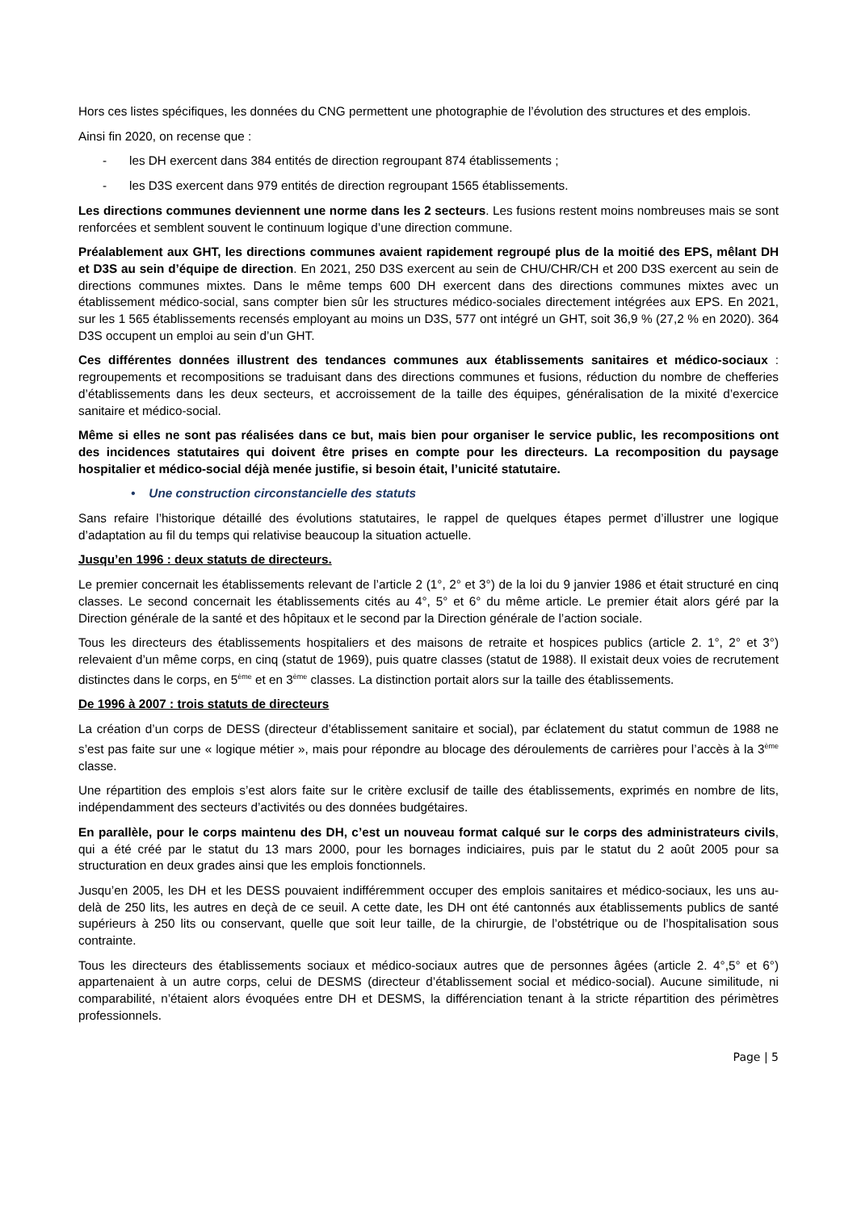Hors ces listes spécifiques, les données du CNG permettent une photographie de l’évolution des structures et des emplois.
Ainsi fin 2020, on recense que :
- les DH exercent dans 384 entités de direction regroupant 874 établissements ;
- les D3S exercent dans 979 entités de direction regroupant 1565 établissements.
Les directions communes deviennent une norme dans les 2 secteurs. Les fusions restent moins nombreuses mais se sont renforcées et semblent souvent le continuum logique d’une direction commune.
Préalablement aux GHT, les directions communes avaient rapidement regroupé plus de la moitié des EPS, mêlant DH et D3S au sein d’équipe de direction. En 2021, 250 D3S exercent au sein de CHU/CHR/CH et 200 D3S exercent au sein de directions communes mixtes. Dans le même temps 600 DH exercent dans des directions communes mixtes avec un établissement médico-social, sans compter bien sûr les structures médico-sociales directement intégrées aux EPS. En 2021, sur les 1 565 établissements recensés employant au moins un D3S, 577 ont intégré un GHT, soit 36,9 % (27,2 % en 2020). 364 D3S occupent un emploi au sein d’un GHT.
Ces différentes données illustrent des tendances communes aux établissements sanitaires et médico-sociaux : regroupements et recompositions se traduisant dans des directions communes et fusions, réduction du nombre de chefferies d’établissements dans les deux secteurs, et accroissement de la taille des équipes, généralisation de la mixité d’exercice sanitaire et médico-social.
Même si elles ne sont pas réalisées dans ce but, mais bien pour organiser le service public, les recompositions ont des incidences statutaires qui doivent être prises en compte pour les directeurs. La recomposition du paysage hospitalier et médico-social déjà menée justifie, si besoin était, l’unicité statutaire.
• Une construction circonstancielle des statuts
Sans refaire l’historique détaillé des évolutions statutaires, le rappel de quelques étapes permet d’illustrer une logique d’adaptation au fil du temps qui relativise beaucoup la situation actuelle.
Jusqu’en 1996 : deux statuts de directeurs.
Le premier concernait les établissements relevant de l’article 2 (1°, 2° et 3°) de la loi du 9 janvier 1986 et était structuré en cinq classes. Le second concernait les établissements cités au 4°, 5° et 6° du même article. Le premier était alors géré par la Direction générale de la santé et des hôpitaux et le second par la Direction générale de l’action sociale.
Tous les directeurs des établissements hospitaliers et des maisons de retraite et hospices publics (article 2. 1°, 2° et 3°) relevaient d’un même corps, en cinq (statut de 1969), puis quatre classes (statut de 1988). Il existait deux voies de recrutement distinctes dans le corps, en 5<sup>ème</sup> et en 3<sup>ème</sup> classes. La distinction portait alors sur la taille des établissements.
De 1996 à 2007 : trois statuts de directeurs
La création d’un corps de DESS (directeur d’établissement sanitaire et social), par éclatement du statut commun de 1988 ne s’est pas faite sur une « logique métier », mais pour répondre au blocage des déroulements de carrières pour l’accès à la 3<sup>ème</sup> classe.
Une répartition des emplois s’est alors faite sur le critère exclusif de taille des établissements, exprimés en nombre de lits, indépendamment des secteurs d’activités ou des données budgétaires.
En parallèle, pour le corps maintenu des DH, c’est un nouveau format calqué sur le corps des administrateurs civils, qui a été créé par le statut du 13 mars 2000, pour les bornages indiciaires, puis par le statut du 2 août 2005 pour sa structuration en deux grades ainsi que les emplois fonctionnels.
Jusqu’en 2005, les DH et les DESS pouvaient indifféremment occuper des emplois sanitaires et médico-sociaux, les uns au-delà de 250 lits, les autres en deçà de ce seuil. A cette date, les DH ont été cantonnés aux établissements publics de santé supérieurs à 250 lits ou conservant, quelle que soit leur taille, de la chirurgie, de l’obstétrique ou de l’hospitalisation sous contrainte.
Tous les directeurs des établissements sociaux et médico-sociaux autres que de personnes âgées (article 2. 4°,5° et 6°) appartenaient à un autre corps, celui de DESMS (directeur d’établissement social et médico-social). Aucune similitude, ni comparabilité, n’étaient alors évoquées entre DH et DESMS, la différenciation tenant à la stricte répartition des périmètres professionnels.
Page | 5